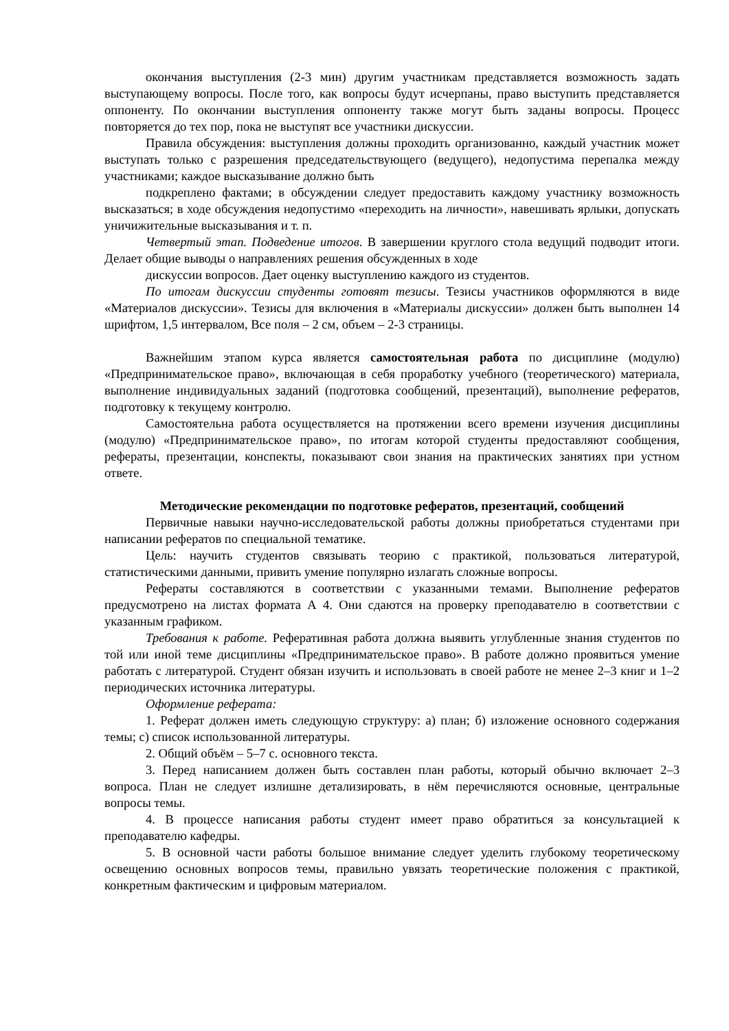окончания выступления (2-3 мин) другим участникам представляется возможность задать выступающему вопросы. После того, как вопросы будут исчерпаны, право выступить представляется оппоненту. По окончании выступления оппоненту также могут быть заданы вопросы. Процесс повторяется до тех пор, пока не выступят все участники дискуссии.
Правила обсуждения: выступления должны проходить организованно, каждый участник может выступать только с разрешения председательствующего (ведущего), недопустима перепалка между участниками; каждое высказывание должно быть
подкреплено фактами; в обсуждении следует предоставить каждому участнику возможность высказаться; в ходе обсуждения недопустимо «переходить на личности», навешивать ярлыки, допускать уничижительные высказывания и т. п.
Четвертый этап. Подведение итогов. В завершении круглого стола ведущий подводит итоги. Делает общие выводы о направлениях решения обсужденных в ходе
дискуссии вопросов. Дает оценку выступлению каждого из студентов.
По итогам дискуссии студенты готовят тезисы. Тезисы участников оформляются в виде «Материалов дискуссии». Тезисы для включения в «Материалы дискуссии» должен быть выполнен 14 шрифтом, 1,5 интервалом, Все поля – 2 см, объем – 2-3 страницы.
Важнейшим этапом курса является самостоятельная работа по дисциплине (модулю) «Предпринимательское право», включающая в себя проработку учебного (теоретического) материала, выполнение индивидуальных заданий (подготовка сообщений, презентаций), выполнение рефератов, подготовку к текущему контролю.
Самостоятельна работа осуществляется на протяжении всего времени изучения дисциплины (модулю) «Предпринимательское право», по итогам которой студенты предоставляют сообщения, рефераты, презентации, конспекты, показывают свои знания на практических занятиях при устном ответе.
Методические рекомендации по подготовке рефератов, презентаций, сообщений
Первичные навыки научно-исследовательской работы должны приобретаться студентами при написании рефератов по специальной тематике.
Цель: научить студентов связывать теорию с практикой, пользоваться литературой, статистическими данными, привить умение популярно излагать сложные вопросы.
Рефераты составляются в соответствии с указанными темами. Выполнение рефератов предусмотрено на листах формата А 4. Они сдаются на проверку преподавателю в соответствии с указанным графиком.
Требования к работе. Реферативная работа должна выявить углубленные знания студентов по той или иной теме дисциплины «Предпринимательское право». В работе должно проявиться умение работать с литературой. Студент обязан изучить и использовать в своей работе не менее 2–3 книг и 1–2 периодических источника литературы.
Оформление реферата:
1. Реферат должен иметь следующую структуру: а) план; б) изложение основного содержания темы; с) список использованной литературы.
2. Общий объём – 5–7 с. основного текста.
3. Перед написанием должен быть составлен план работы, который обычно включает 2–3 вопроса. План не следует излишне детализировать, в нём перечисляются основные, центральные вопросы темы.
4. В процессе написания работы студент имеет право обратиться за консультацией к преподавателю кафедры.
5. В основной части работы большое внимание следует уделить глубокому теоретическому освещению основных вопросов темы, правильно увязать теоретические положения с практикой, конкретным фактическим и цифровым материалом.